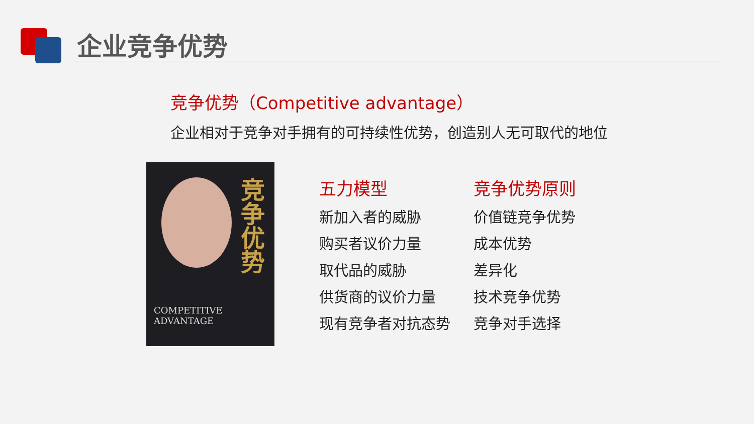企业竞争优势
竞争优势（Competitive advantage）
企业相对于竞争对手拥有的可持续性优势，创造别人无可取代的地位
竞争优势
COMPETITIVE
ADVANTAGE
五力模型
新加入者的威胁
购买者议价力量
取代品的威胁
供货商的议价力量
现有竞争者对抗态势
竞争优势原则
价值链竞争优势
成本优势
差异化
技术竞争优势
竞争对手选择